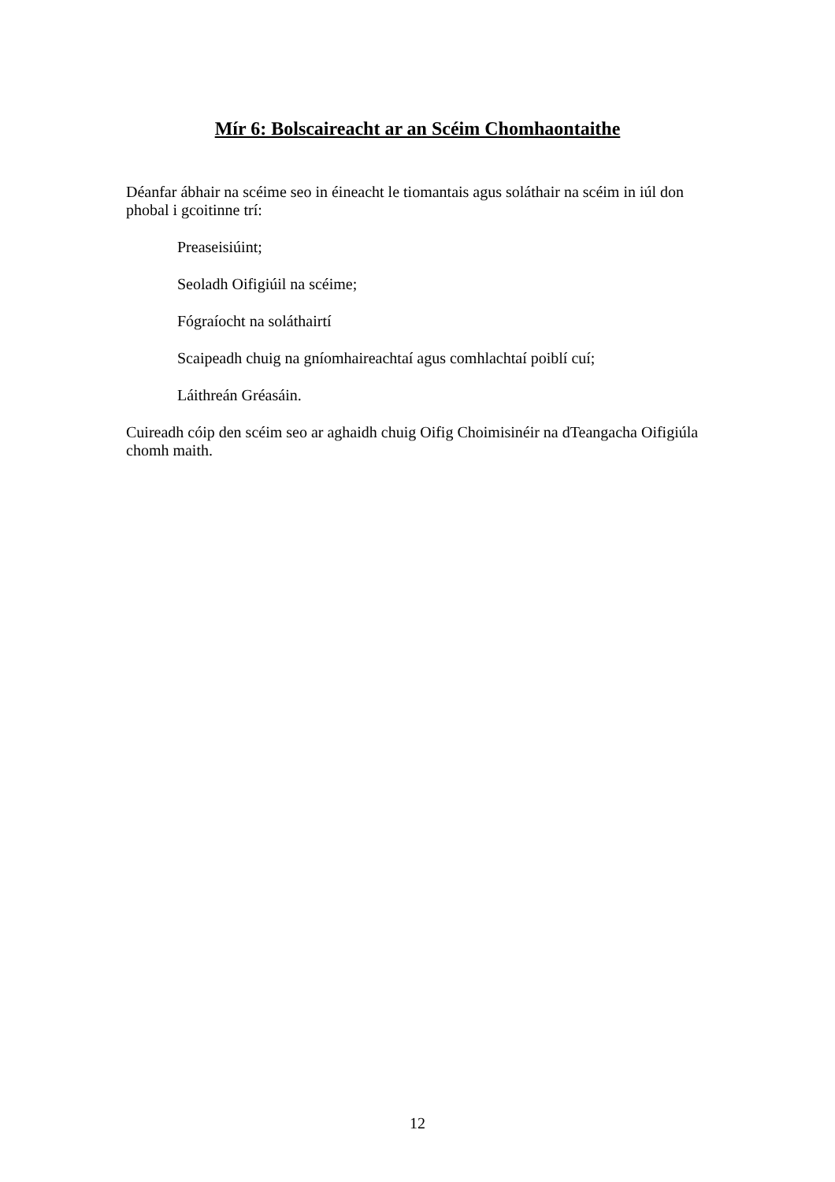Mír 6: Bolscaireacht ar an Scéim Chomhaontaithe
Déanfar ábhair na scéime seo in éineacht le tiomantais agus soláthair na scéim in iúl don phobal i gcoitinne trí:
Preaseisiúint;
Seoladh Oifigiúil na scéime;
Fógraíocht na soláthairtí
Scaipeadh chuig na gníomhaireachtaí agus comhlachtaí poiblí cuí;
Láithreán Gréasáin.
Cuireadh cóip den scéim seo ar aghaidh chuig Oifig Choimisinéir na dTeangacha Oifigiúla chomh maith.
12